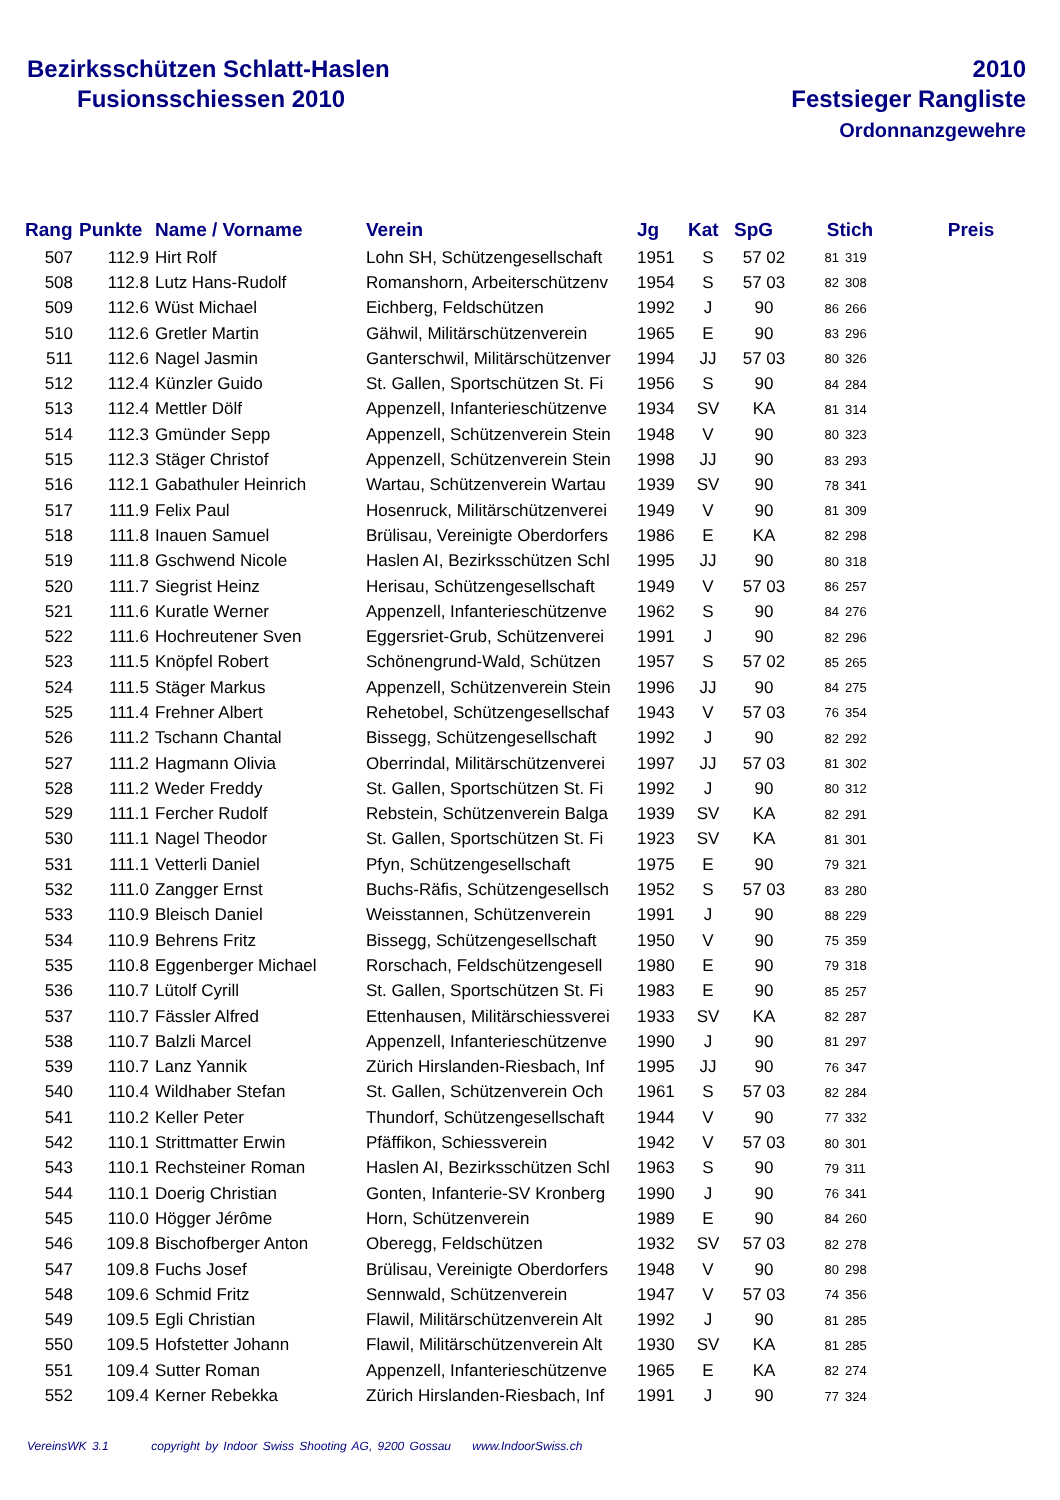Bezirksschützen Schlatt-Haslen
Fusionsschiessen 2010
2010
Festsieger Rangliste
Ordonnanzgewehre
| Rang | Punkte | Name / Vorname | Verein | Jg | Kat | SpG | Stich | | Preis |
| --- | --- | --- | --- | --- | --- | --- | --- | --- | --- |
| 507 | 112.9 | Hirt Rolf | Lohn SH, Schützengesellschaft | 1951 | S | 57 02 | 81 | 319 | |
| 508 | 112.8 | Lutz Hans-Rudolf | Romanshorn, Arbeiterschützenv | 1954 | S | 57 03 | 82 | 308 | |
| 509 | 112.6 | Wüst Michael | Eichberg, Feldschützen | 1992 | J | 90 | 86 | 266 | |
| 510 | 112.6 | Gretler Martin | Gähwil, Militärschützenverein | 1965 | E | 90 | 83 | 296 | |
| 511 | 112.6 | Nagel Jasmin | Ganterschwil, Militärschützenver | 1994 | JJ | 57 03 | 80 | 326 | |
| 512 | 112.4 | Künzler Guido | St. Gallen, Sportschützen St. Fi | 1956 | S | 90 | 84 | 284 | |
| 513 | 112.4 | Mettler Dölf | Appenzell, Infanterieschützenve | 1934 | SV | KA | 81 | 314 | |
| 514 | 112.3 | Gmünder Sepp | Appenzell, Schützenverein Stein | 1948 | V | 90 | 80 | 323 | |
| 515 | 112.3 | Stäger Christof | Appenzell, Schützenverein Stein | 1998 | JJ | 90 | 83 | 293 | |
| 516 | 112.1 | Gabathuler Heinrich | Wartau, Schützenverein Wartau | 1939 | SV | 90 | 78 | 341 | |
| 517 | 111.9 | Felix Paul | Hosenruck, Militärschützenverei | 1949 | V | 90 | 81 | 309 | |
| 518 | 111.8 | Inauen Samuel | Brülisau, Vereinigte Oberdorfers | 1986 | E | KA | 82 | 298 | |
| 519 | 111.8 | Gschwend Nicole | Haslen AI, Bezirksschützen Schl | 1995 | JJ | 90 | 80 | 318 | |
| 520 | 111.7 | Siegrist Heinz | Herisau, Schützengesellschaft | 1949 | V | 57 03 | 86 | 257 | |
| 521 | 111.6 | Kuratle Werner | Appenzell, Infanterieschützenve | 1962 | S | 90 | 84 | 276 | |
| 522 | 111.6 | Hochreutener Sven | Eggersriet-Grub, Schützenverei | 1991 | J | 90 | 82 | 296 | |
| 523 | 111.5 | Knöpfel Robert | Schönengrund-Wald, Schützen | 1957 | S | 57 02 | 85 | 265 | |
| 524 | 111.5 | Stäger Markus | Appenzell, Schützenverein Stein | 1996 | JJ | 90 | 84 | 275 | |
| 525 | 111.4 | Frehner Albert | Rehetobel, Schützengesellschaf | 1943 | V | 57 03 | 76 | 354 | |
| 526 | 111.2 | Tschann Chantal | Bissegg, Schützengesellschaft | 1992 | J | 90 | 82 | 292 | |
| 527 | 111.2 | Hagmann Olivia | Oberrindal, Militärschützenverei | 1997 | JJ | 57 03 | 81 | 302 | |
| 528 | 111.2 | Weder Freddy | St. Gallen, Sportschützen St. Fi | 1992 | J | 90 | 80 | 312 | |
| 529 | 111.1 | Fercher Rudolf | Rebstein, Schützenverein Balga | 1939 | SV | KA | 82 | 291 | |
| 530 | 111.1 | Nagel Theodor | St. Gallen, Sportschützen St. Fi | 1923 | SV | KA | 81 | 301 | |
| 531 | 111.1 | Vetterli Daniel | Pfyn, Schützengesellschaft | 1975 | E | 90 | 79 | 321 | |
| 532 | 111.0 | Zangger Ernst | Buchs-Räfis, Schützengesellsch | 1952 | S | 57 03 | 83 | 280 | |
| 533 | 110.9 | Bleisch Daniel | Weisstannen, Schützenverein | 1991 | J | 90 | 88 | 229 | |
| 534 | 110.9 | Behrens Fritz | Bissegg, Schützengesellschaft | 1950 | V | 90 | 75 | 359 | |
| 535 | 110.8 | Eggenberger Michael | Rorschach, Feldschützengesell | 1980 | E | 90 | 79 | 318 | |
| 536 | 110.7 | Lütolf Cyrill | St. Gallen, Sportschützen St. Fi | 1983 | E | 90 | 85 | 257 | |
| 537 | 110.7 | Fässler Alfred | Ettenhausen, Militärschiessverei | 1933 | SV | KA | 82 | 287 | |
| 538 | 110.7 | Balzli Marcel | Appenzell, Infanterieschützenve | 1990 | J | 90 | 81 | 297 | |
| 539 | 110.7 | Lanz Yannik | Zürich Hirslanden-Riesbach, Inf | 1995 | JJ | 90 | 76 | 347 | |
| 540 | 110.4 | Wildhaber Stefan | St. Gallen, Schützenverein Och | 1961 | S | 57 03 | 82 | 284 | |
| 541 | 110.2 | Keller Peter | Thundorf, Schützengesellschaft | 1944 | V | 90 | 77 | 332 | |
| 542 | 110.1 | Strittmatter Erwin | Pfäffikon, Schiessverein | 1942 | V | 57 03 | 80 | 301 | |
| 543 | 110.1 | Rechsteiner Roman | Haslen AI, Bezirksschützen Schl | 1963 | S | 90 | 79 | 311 | |
| 544 | 110.1 | Doerig Christian | Gonten, Infanterie-SV Kronberg | 1990 | J | 90 | 76 | 341 | |
| 545 | 110.0 | Högger Jérôme | Horn, Schützenverein | 1989 | E | 90 | 84 | 260 | |
| 546 | 109.8 | Bischofberger Anton | Oberegg, Feldschützen | 1932 | SV | 57 03 | 82 | 278 | |
| 547 | 109.8 | Fuchs Josef | Brülisau, Vereinigte Oberdorfers | 1948 | V | 90 | 80 | 298 | |
| 548 | 109.6 | Schmid Fritz | Sennwald, Schützenverein | 1947 | V | 57 03 | 74 | 356 | |
| 549 | 109.5 | Egli Christian | Flawil, Militärschützenverein Alt | 1992 | J | 90 | 81 | 285 | |
| 550 | 109.5 | Hofstetter Johann | Flawil, Militärschützenverein Alt | 1930 | SV | KA | 81 | 285 | |
| 551 | 109.4 | Sutter Roman | Appenzell, Infanterieschützenve | 1965 | E | KA | 82 | 274 | |
| 552 | 109.4 | Kerner Rebekka | Zürich Hirslanden-Riesbach, Inf | 1991 | J | 90 | 77 | 324 | |
VereinsWK 3.1 copyright by Indoor Swiss Shooting AG, 9200 Gossau www.IndoorSwiss.ch